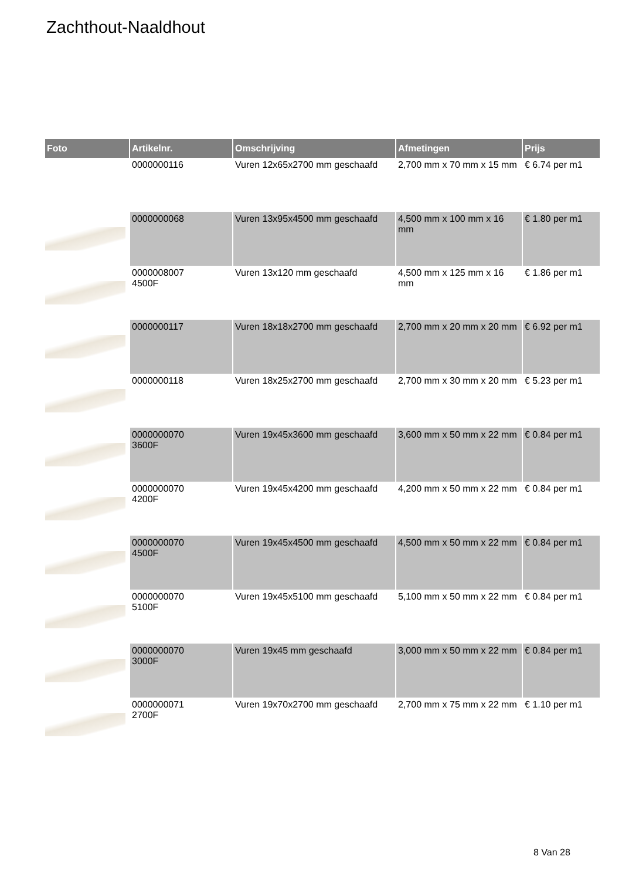Zachthout-Naaldhout
| Foto | Artikelnr. | Omschrijving | Afmetingen | Prijs |
| --- | --- | --- | --- | --- |
| | 0000000116 | Vuren 12x65x2700 mm geschaafd | 2,700 mm x 70 mm x 15 mm | € 6.74 per m1 |
| | 0000000068 | Vuren 13x95x4500 mm geschaafd | 4,500 mm x 100 mm x 16 mm | € 1.80 per m1 |
| | 0000008007 4500F | Vuren 13x120 mm geschaafd | 4,500 mm x 125 mm x 16 mm | € 1.86 per m1 |
| | 0000000117 | Vuren 18x18x2700 mm geschaafd | 2,700 mm x 20 mm x 20 mm | € 6.92 per m1 |
| | 0000000118 | Vuren 18x25x2700 mm geschaafd | 2,700 mm x 30 mm x 20 mm | € 5.23 per m1 |
| | 0000000070 3600F | Vuren 19x45x3600 mm geschaafd | 3,600 mm x 50 mm x 22 mm | € 0.84 per m1 |
| | 0000000070 4200F | Vuren 19x45x4200 mm geschaafd | 4,200 mm x 50 mm x 22 mm | € 0.84 per m1 |
| | 0000000070 4500F | Vuren 19x45x4500 mm geschaafd | 4,500 mm x 50 mm x 22 mm | € 0.84 per m1 |
| | 0000000070 5100F | Vuren 19x45x5100 mm geschaafd | 5,100 mm x 50 mm x 22 mm | € 0.84 per m1 |
| | 0000000070 3000F | Vuren 19x45 mm geschaafd | 3,000 mm x 50 mm x 22 mm | € 0.84 per m1 |
| | 0000000071 2700F | Vuren 19x70x2700 mm geschaafd | 2,700 mm x 75 mm x 22 mm | € 1.10 per m1 |
8 Van 28